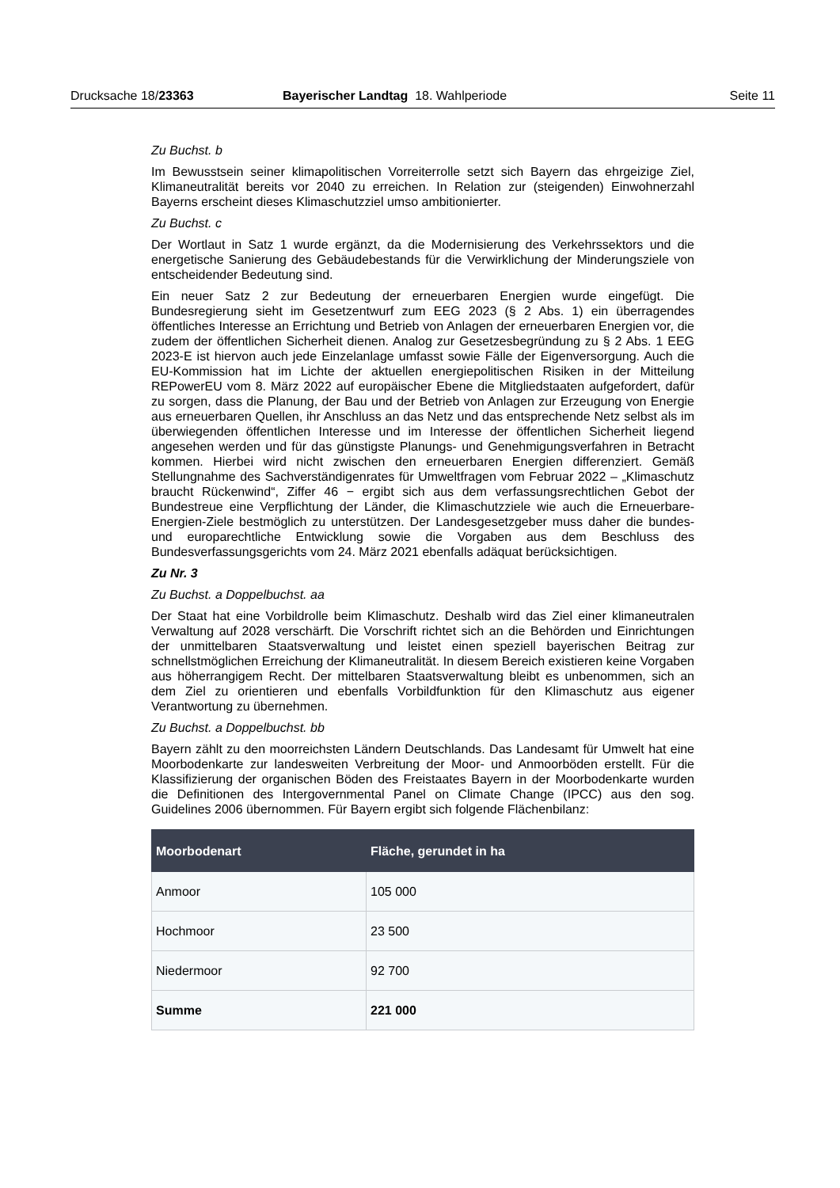Drucksache 18/23363 Bayerischer Landtag 18. Wahlperiode Seite 11
Zu Buchst. b
Im Bewusstsein seiner klimapolitischen Vorreiterrolle setzt sich Bayern das ehrgeizige Ziel, Klimaneutralität bereits vor 2040 zu erreichen. In Relation zur (steigenden) Einwohnerzahl Bayerns erscheint dieses Klimaschutzziel umso ambitionierter.
Zu Buchst. c
Der Wortlaut in Satz 1 wurde ergänzt, da die Modernisierung des Verkehrssektors und die energetische Sanierung des Gebäudebestands für die Verwirklichung der Minderungsziele von entscheidender Bedeutung sind.
Ein neuer Satz 2 zur Bedeutung der erneuerbaren Energien wurde eingefügt. Die Bundesregierung sieht im Gesetzentwurf zum EEG 2023 (§ 2 Abs. 1) ein überragendes öffentliches Interesse an Errichtung und Betrieb von Anlagen der erneuerbaren Energien vor, die zudem der öffentlichen Sicherheit dienen. Analog zur Gesetzesbegründung zu § 2 Abs. 1 EEG 2023-E ist hiervon auch jede Einzelanlage umfasst sowie Fälle der Eigenversorgung. Auch die EU-Kommission hat im Lichte der aktuellen energiepolitischen Risiken in der Mitteilung REPowerEU vom 8. März 2022 auf europäischer Ebene die Mitgliedstaaten aufgefordert, dafür zu sorgen, dass die Planung, der Bau und der Betrieb von Anlagen zur Erzeugung von Energie aus erneuerbaren Quellen, ihr Anschluss an das Netz und das entsprechende Netz selbst als im überwiegenden öffentlichen Interesse und im Interesse der öffentlichen Sicherheit liegend angesehen werden und für das günstigste Planungs- und Genehmigungsverfahren in Betracht kommen. Hierbei wird nicht zwischen den erneuerbaren Energien differenziert. Gemäß Stellungnahme des Sachverständigenrates für Umweltfragen vom Februar 2022 – „Klimaschutz braucht Rückenwind“, Ziffer 46 − ergibt sich aus dem verfassungsrechtlichen Gebot der Bundestreue eine Verpflichtung der Länder, die Klimaschutzziele wie auch die Erneuerbare-Energien-Ziele bestmöglich zu unterstützen. Der Landesgesetzgeber muss daher die bundes- und europarechtliche Entwicklung sowie die Vorgaben aus dem Beschluss des Bundesverfassungsgerichts vom 24. März 2021 ebenfalls adäquat berücksichtigen.
Zu Nr. 3
Zu Buchst. a Doppelbuchst. aa
Der Staat hat eine Vorbildrolle beim Klimaschutz. Deshalb wird das Ziel einer klimaneutralen Verwaltung auf 2028 verschärft. Die Vorschrift richtet sich an die Behörden und Einrichtungen der unmittelbaren Staatsverwaltung und leistet einen speziell bayerischen Beitrag zur schnellstmöglichen Erreichung der Klimaneutralität. In diesem Bereich existieren keine Vorgaben aus höherrangigem Recht. Der mittelbaren Staatsverwaltung bleibt es unbenommen, sich an dem Ziel zu orientieren und ebenfalls Vorbildfunktion für den Klimaschutz aus eigener Verantwortung zu übernehmen.
Zu Buchst. a Doppelbuchst. bb
Bayern zählt zu den moorreichsten Ländern Deutschlands. Das Landesamt für Umwelt hat eine Moorbodenkarte zur landesweiten Verbreitung der Moor- und Anmoorböden erstellt. Für die Klassifizierung der organischen Böden des Freistaates Bayern in der Moorbodenkarte wurden die Definitionen des Intergovernmental Panel on Climate Change (IPCC) aus den sog. Guidelines 2006 übernommen. Für Bayern ergibt sich folgende Flächenbilanz:
| Moorbodenart | Fläche, gerundet in ha |
| --- | --- |
| Anmoor | 105 000 |
| Hochmoor | 23 500 |
| Niedermoor | 92 700 |
| Summe | 221 000 |